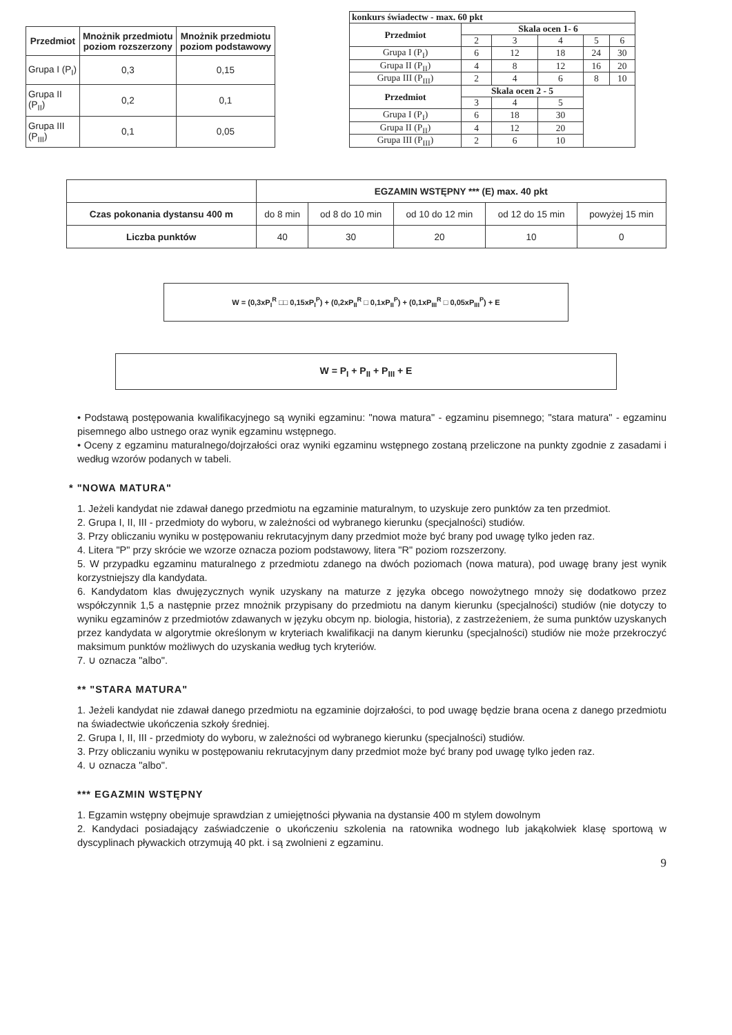| Przedmiot | Mnożnik przedmiotu poziom rozszerzony | Mnożnik przedmiotu poziom podstawowy |
| --- | --- | --- |
| Grupa I (P<sub>I</sub>) | 0,3 | 0,15 |
| Grupa II (P<sub>II</sub>) | 0,2 | 0,1 |
| Grupa III (P<sub>III</sub>) | 0,1 | 0,05 |
| konkurs świadectw - max. 60 pkt | | | | | |
| --- | --- | --- | --- | --- | --- |
| Przedmiot | Skala ocen 1- 6 | | | | |
| | 2 | 3 | 4 | 5 | 6 |
| Grupa I (P<sub>I</sub>) | 6 | 12 | 18 | 24 | 30 |
| Grupa II (P<sub>II</sub>) | 4 | 8 | 12 | 16 | 20 |
| Grupa III (P<sub>III</sub>) | 2 | 4 | 6 | 8 | 10 |
| Przedmiot | Skala ocen 2 - 5 | | | | |
| | 3 | 4 | 5 | | |
| Grupa I (P<sub>I</sub>) | 6 | 18 | 30 | | |
| Grupa II (P<sub>II</sub>) | 4 | 12 | 20 | | |
| Grupa III (P<sub>III</sub>) | 2 | 6 | 10 | | |
| | EGZAMIN WSTĘPNY *** (E) max. 40 pkt | | | | |
| Czas pokonania dystansu 400 m | do 8 min | od 8 do 10 min | od 10 do 12 min | od 12 do 15 min | powyżej 15 min |
| Liczba punktów | 40 | 30 | 20 | 10 | 0 |
W = (0,3xP<sub>I</sub><sup>R</sup> □□ 0,15xP<sub>I</sub><sup>P</sup>) + (0,2xP<sub>II</sub><sup>R</sup> □ 0,1xP<sub>II</sub><sup>P</sup>) + (0,1xP<sub>III</sub><sup>R</sup> □ 0,05xP<sub>III</sub><sup>P</sup>) + E
W = P<sub>I</sub> + P<sub>II</sub> + P<sub>III</sub> + E
• Podstawą postępowania kwalifikacyjnego są wyniki egzaminu: "nowa matura" - egzaminu pisemnego; "stara matura" - egzaminu pisemnego albo ustnego oraz wynik egzaminu wstępnego.
• Oceny z egzaminu maturalnego/dojrzałości oraz wyniki egzaminu wstępnego zostaną przeliczone na punkty zgodnie z zasadami i według wzorów podanych w tabeli.
* "NOWA MATURA"
1. Jeżeli kandydat nie zdawał danego przedmiotu na egzaminie maturalnym, to uzyskuje zero punktów za ten przedmiot.
2. Grupa I, II, III - przedmioty do wyboru, w zależności od wybranego kierunku (specjalności) studiów.
3. Przy obliczaniu wyniku w postępowaniu rekrutacyjnym dany przedmiot może być brany pod uwagę tylko jeden raz.
4. Litera "P" przy skrócie we wzorze oznacza poziom podstawowy, litera "R" poziom rozszerzony.
5. W przypadku egzaminu maturalnego z przedmiotu zdanego na dwóch poziomach (nowa matura), pod uwagę brany jest wynik korzystniejszy dla kandydata.
6. Kandydatom klas dwujęzycznych wynik uzyskany na maturze z języka obcego nowożytnego mnoży się dodatkowo przez współczynnik 1,5 a następnie przez mnożnik przypisany do przedmiotu na danym kierunku (specjalności) studiów (nie dotyczy to wyniku egzaminów z przedmiotów zdawanych w języku obcym np. biologia, historia), z zastrzeżeniem, że suma punktów uzyskanych przez kandydata w algorytmie określonym w kryteriach kwalifikacji na danym kierunku (specjalności) studiów nie może przekroczyć maksimum punktów możliwych do uzyskania według tych kryteriów.
7. ∪ oznacza "albo".
** "STARA MATURA"
1. Jeżeli kandydat nie zdawał danego przedmiotu na egzaminie dojrzałości, to pod uwagę będzie brana ocena z danego przedmiotu na świadectwie ukończenia szkoły średniej.
2. Grupa I, II, III - przedmioty do wyboru, w zależności od wybranego kierunku (specjalności) studiów.
3. Przy obliczaniu wyniku w postępowaniu rekrutacyjnym dany przedmiot może być brany pod uwagę tylko jeden raz.
4. ∪ oznacza "albo".
*** EGAZMIN WSTĘPNY
1. Egzamin wstępny obejmuje sprawdzian z umiejętności pływania na dystansie 400 m stylem dowolnym
2. Kandydaci posiadający zaświadczenie o ukończeniu szkolenia na ratownika wodnego lub jakąkolwiek klasę sportową w dyscyplinach pływackich otrzymują 40 pkt. i są zwolnieni z egzaminu.
9